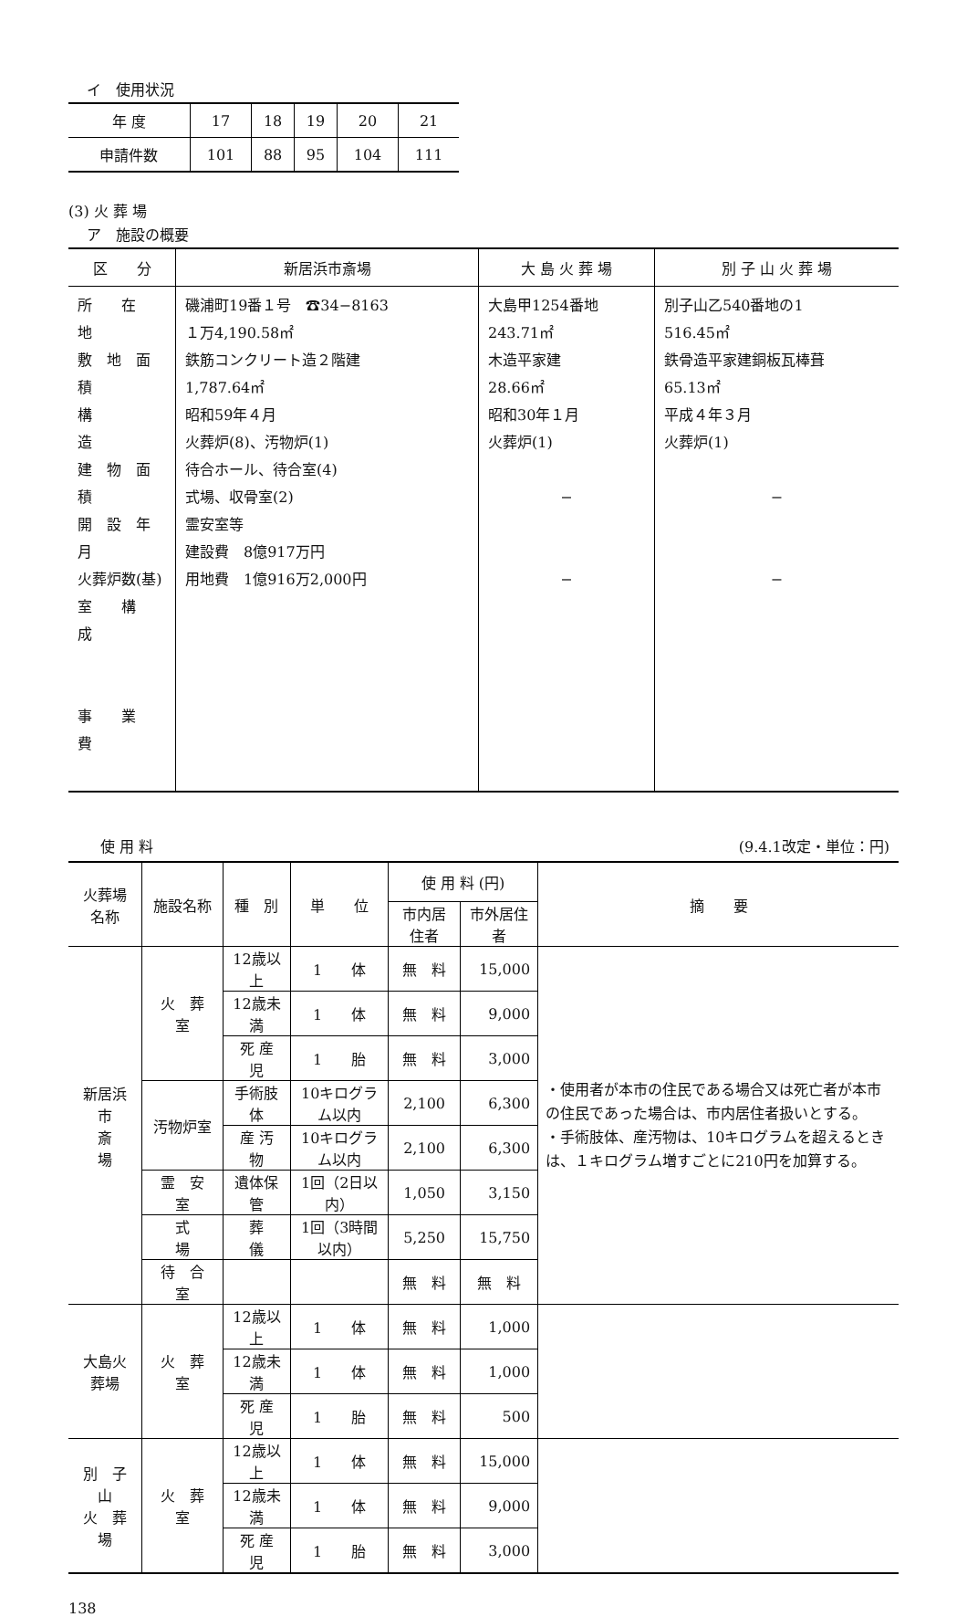イ　使用状況
| 年 度 | 17 | 18 | 19 | 20 | 21 |
| 申請件数 | 101 | 88 | 95 | 104 | 111 |
(3) 火 葬 場
ア　施設の概要
| 区 分 | 新居浜市斎場 | 大 島 火 葬 場 | 別 子 山 火 葬 場 |
| --- | --- | --- | --- |
| 所 在 地 敷 地 面 積 構 造 建 物 面 積 開 設 年 月 火葬炉数(基) 室 構 成 事 業 費 | 磯浦町19番１号 ☎34−8163 １万4,190.58㎡ 鉄筋コンクリート造２階建 1,787.64㎡ 昭和59年４月 火葬炉(8)、汚物炉(1) 待合ホール、待合室(4) 式場、収骨室(2) 霊安室等 建設費 8億917万円 用地費 1億916万2,000円 | 大島甲1254番地 243.71㎡ 木造平家建 28.66㎡ 昭和30年１月 火葬炉(1) − − | 別子山乙540番地の1 516.45㎡ 鉄骨造平家建銅板瓦棒葺 65.13㎡ 平成４年３月 火葬炉(1) − − |
使 用 料 (9.4.1改定・単位：円)
| 火葬場名称 | 施設名称 | 種 別 | 単 位 | 使 用 料 (円) | | 摘 要 |
| --- | --- | --- | --- | --- | --- | --- |
| | | | | 市内居住者 | 市外居住者 | |
| 新居浜市 斎 場 | 火 葬 室 | 12歳以上 | 1 体 | 無 料 | 15,000 | ・使用者が本市の住民である場合又は死亡者が本市の住民であった場合は、市内居住者扱いとする。 ・手術肢体、産汚物は、10キログラムを超えるときは、１キログラム増すごとに210円を加算する。 |
| | | 12歳未満 | 1 体 | 無 料 | 9,000 | |
| | | 死 産 児 | 1 胎 | 無 料 | 3,000 | |
| | 汚物炉室 | 手術肢体 | 10キログラム以内 | 2,100 | 6,300 | |
| | | 産 汚 物 | 10キログラム以内 | 2,100 | 6,300 | |
| | 霊 安 室 | 遺体保管 | 1回（2日以内） | 1,050 | 3,150 | |
| | 式 場 | 葬 儀 | 1回（3時間以内） | 5,250 | 15,750 | |
| | 待 合 室 | | | 無 料 | 無 料 | |
| 大島火葬場 | 火 葬 室 | 12歳以上 | 1 体 | 無 料 | 1,000 | |
| | | 12歳未満 | 1 体 | 無 料 | 1,000 | |
| | | 死 産 児 | 1 胎 | 無 料 | 500 | |
| 別 子 山 火 葬 場 | 火 葬 室 | 12歳以上 | 1 体 | 無 料 | 15,000 | |
| | | 12歳未満 | 1 体 | 無 料 | 9,000 | |
| | | 死 産 児 | 1 胎 | 無 料 | 3,000 | |
138